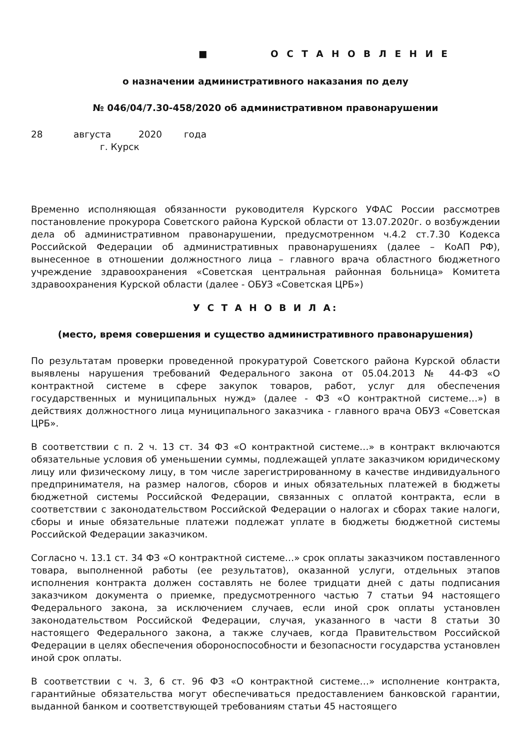■ О С Т А Н О В Л Е Н И Е
о назначении административного наказания по делу
№ 046/04/7.30-458/2020 об административном правонарушении
28 августа 2020 года
г. Курск
Временно исполняющая обязанности руководителя Курского УФАС России рассмотрев постановление прокурора Советского района Курской области от 13.07.2020г. о возбуждении дела об административном правонарушении, предусмотренном ч.4.2 ст.7.30 Кодекса Российской Федерации об административных правонарушениях (далее – КоАП РФ), вынесенное в отношении должностного лица – главного врача областного бюджетного учреждение здравоохранения «Советская центральная районная больница» Комитета здравоохранения Курской области (далее - ОБУЗ «Советская ЦРБ»)
У С Т А Н О В И Л А:
(место, время совершения и существо административного правонарушения)
По результатам проверки проведенной прокуратурой Советского района Курской области выявлены нарушения требований Федерального закона от 05.04.2013 № 44-ФЗ «О контрактной системе в сфере закупок товаров, работ, услуг для обеспечения государственных и муниципальных нужд» (далее - ФЗ «О контрактной системе…») в действиях должностного лица муниципального заказчика - главного врача ОБУЗ «Советская ЦРБ».
В соответствии с п. 2 ч. 13 ст. 34 ФЗ «О контрактной системе…» в контракт включаются обязательные условия об уменьшении суммы, подлежащей уплате заказчиком юридическому лицу или физическому лицу, в том числе зарегистрированному в качестве индивидуального предпринимателя, на размер налогов, сборов и иных обязательных платежей в бюджеты бюджетной системы Российской Федерации, связанных с оплатой контракта, если в соответствии с законодательством Российской Федерации о налогах и сборах такие налоги, сборы и иные обязательные платежи подлежат уплате в бюджеты бюджетной системы Российской Федерации заказчиком.
Согласно ч. 13.1 ст. 34 ФЗ «О контрактной системе…» срок оплаты заказчиком поставленного товара, выполненной работы (ее результатов), оказанной услуги, отдельных этапов исполнения контракта должен составлять не более тридцати дней с даты подписания заказчиком документа о приемке, предусмотренного частью 7 статьи 94 настоящего Федерального закона, за исключением случаев, если иной срок оплаты установлен законодательством Российской Федерации, случая, указанного в части 8 статьи 30 настоящего Федерального закона, а также случаев, когда Правительством Российской Федерации в целях обеспечения обороноспособности и безопасности государства установлен иной срок оплаты.
В соответствии с ч. 3, 6 ст. 96 ФЗ «О контрактной системе…» исполнение контракта, гарантийные обязательства могут обеспечиваться предоставлением банковской гарантии, выданной банком и соответствующей требованиям статьи 45 настоящего